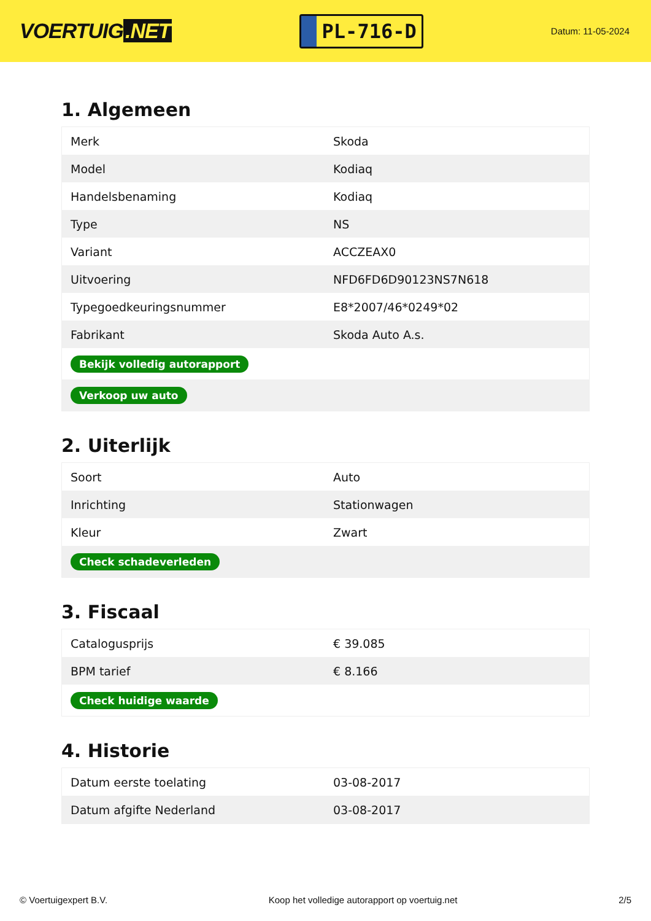VOERTUIG.NET
PL-716-D
Datum: 11-05-2024
1. Algemeen
| Merk | Skoda |
| Model | Kodiaq |
| Handelsbenaming | Kodiaq |
| Type | NS |
| Variant | ACCZEAX0 |
| Uitvoering | NFD6FD6D90123NS7N618 |
| Typegoedkeuringsnummer | E8*2007/46*0249*02 |
| Fabrikant | Skoda Auto A.s. |
| Bekijk volledig autorapport | |
| Verkoop uw auto | |
2. Uiterlijk
| Soort | Auto |
| Inrichting | Stationwagen |
| Kleur | Zwart |
| Check schadeverleden | |
3. Fiscaal
| Catalogusprijs | € 39.085 |
| BPM tarief | € 8.166 |
| Check huidige waarde | |
4. Historie
| Datum eerste toelating | 03-08-2017 |
| Datum afgifte Nederland | 03-08-2017 |
© Voertuigexpert B.V. Koop het volledige autorapport op voertuig.net 2/5